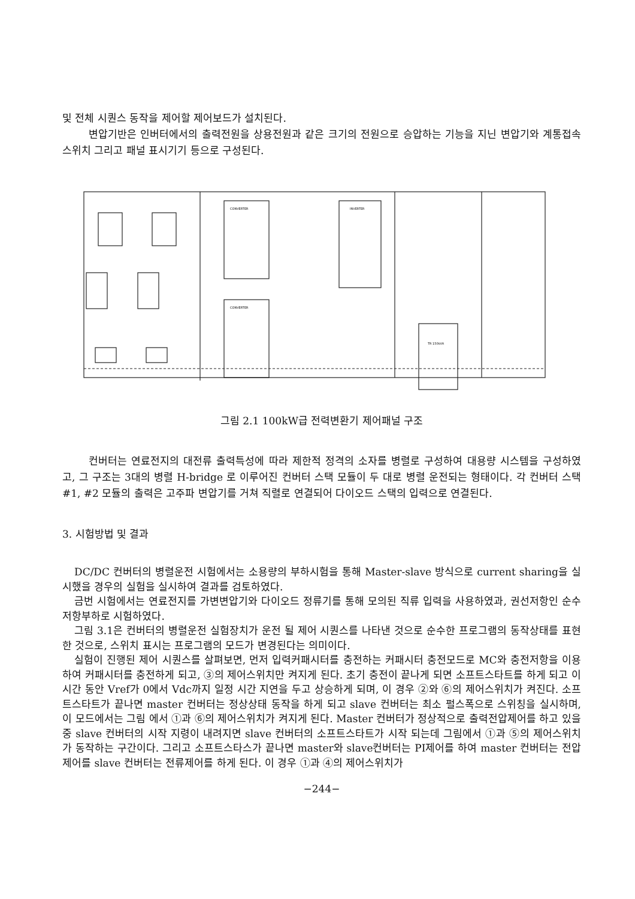및 전체 시퀀스 동작을 제어할 제어보드가 설치된다.
변압기반은 인버터에서의 출력전원을 상용전원과 같은 크기의 전원으로 승압하는 기능을 지닌 변압기와 계통접속 스위치 그리고 패널 표시기기 등으로 구성된다.
CONVERTER
CONVERTER
INVERTER
TR 150kVA
그림 2.1 100kW급 전력변환기 제어패널 구조
컨버터는 연료전지의 대전류 출력특성에 따라 제한적 정격의 소자를 병렬로 구성하여 대용량 시스템을 구성하였고, 그 구조는 3대의 병렬 H-bridge 로 이루어진 컨버터 스택 모듈이 두 대로 병렬 운전되는 형태이다. 각 컨버터 스택 #1, #2 모듈의 출력은 고주파 변압기를 거쳐 직렬로 연결되어 다이오드 스택의 입력으로 연결된다.
3. 시험방법 및 결과
DC/DC 컨버터의 병렬운전 시험에서는 소용량의 부하시험을 통해 Master-slave 방식으로 current sharing을 실시했을 경우의 실험을 실시하여 결과를 검토하였다.
금번 시험에서는 연료전지를 가변변압기와 다이오드 정류기를 통해 모의된 직류 입력을 사용하였과, 권선저항인 순수 저항부하로 시험하였다.
그림 3.1은 컨버터의 병렬운전 실험장치가 운전 될 제어 시퀀스를 나타낸 것으로 순수한 프로그램의 동작상태를 표현한 것으로, 스위치 표시는 프로그램의 모드가 변경된다는 의미이다.
실험이 진행된 제어 시퀀스를 살펴보면, 먼저 입력커패시터를 충전하는 커패시터 충전모드로 MC와 충전저항을 이용하여 커패시터를 충전하게 되고, ③의 제어스위치만 켜지게 된다. 초기 충전이 끝나게 되면 소프트스타트를 하게 되고 이 시간 동안 Vref가 0에서 Vdc까지 일정 시간 지연을 두고 상승하게 되며, 이 경우 ②와 ⑥의 제어스위치가 켜진다. 소프트스타트가 끝나면 master 컨버터는 정상상태 동작을 하게 되고 slave 컨버터는 최소 펄스폭으로 스위칭을 실시하며, 이 모드에서는 그림 에서 ①과 ⑥의 제어스위치가 켜지게 된다. Master 컨버터가 정상적으로 출력전압제어를 하고 있을 중 slave 컨버터의 시작 지령이 내려지면 slave 컨버터의 소프트스타트가 시작 되는데 그림에서 ①과 ⑤의 제어스위치가 동작하는 구간이다. 그리고 소프트스타스가 끝나면 master와 slave컨버터는 PI제어를 하여 master 컨버터는 전압제어를 slave 컨버터는 전류제어를 하게 된다. 이 경우 ①과 ④의 제어스위치가
−244−